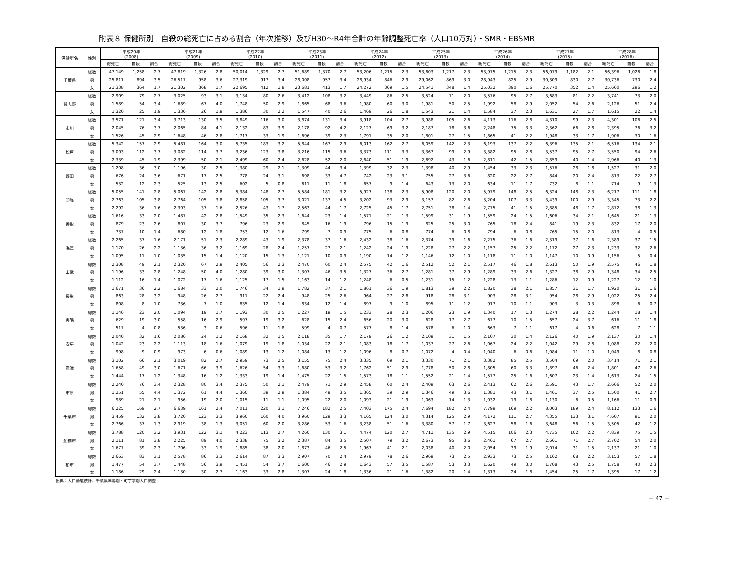附表８ 保健所別　自殺の総死亡に占める割合（年次推移）及びH30～R4年合計の年齢調整死亡率（人口10万対）・SMR・EBSMR
| 保健所名 | 性別 | 平成20年 (2008) | | | 平成21年 (2009) | | | 平成22年 (2010) | | | 平成23年 (2011) | | | 平成24年 (2012) | | | 平成25年 (2013) | | | 平成26年 (2014) | | | 平成27年 (2015) | | | 平成28年 (2016) | | |
| --- | --- | --- | --- | --- | --- | --- | --- | --- | --- | --- | --- | --- | --- | --- | --- | --- | --- | --- | --- | --- | --- | --- | --- | --- | --- | --- | --- | --- |
| | | 総死亡 | 自殺 | 割合 | 総死亡 | 自殺 | 割合 | 総死亡 | 自殺 | 割合 | 総死亡 | 自殺 | 割合 | 総死亡 | 自殺 | 割合 | 総死亡 | 自殺 | 割合 | 総死亡 | 自殺 | 割合 | 総死亡 | 自殺 | 割合 | 総死亡 | 自殺 | 割合 |
| 千葉県 | 総数 | 47,149 | 1,258 | 2.7 | 47,819 | 1,326 | 2.8 | 50,014 | 1,329 | 2.7 | 51,689 | 1,370 | 2.7 | 53,206 | 1,215 | 2.3 | 53,603 | 1,217 | 2.3 | 53,975 | 1,215 | 2.3 | 56,079 | 1,182 | 2.1 | 56,396 | 1,026 | 1.8 |
| | 男 | 25,811 | 894 | 3.5 | 26,517 | 958 | 3.6 | 27,319 | 917 | 3.4 | 28,008 | 957 | 3.4 | 28,934 | 846 | 2.9 | 29,062 | 869 | 3.0 | 28,943 | 825 | 2.9 | 30,309 | 830 | 2.7 | 30,736 | 730 | 2.4 |
| | 女 | 21,338 | 364 | 1.7 | 21,302 | 368 | 1.7 | 22,695 | 412 | 1.8 | 23,681 | 413 | 1.7 | 24,272 | 369 | 1.5 | 24,541 | 348 | 1.4 | 25,032 | 390 | 1.6 | 25,770 | 352 | 1.4 | 25,660 | 296 | 1.2 |
| 習志野 | 総数 | 2,909 | 79 | 2.7 | 3,025 | 93 | 3.1 | 3,134 | 80 | 2.6 | 3,412 | 108 | 3.2 | 3,449 | 86 | 2.5 | 3,524 | 71 | 2.0 | 3,576 | 95 | 2.7 | 3,683 | 81 | 2.2 | 3,741 | 73 | 2.0 |
| | 男 | 1,589 | 54 | 3.4 | 1,689 | 67 | 4.0 | 1,748 | 50 | 2.9 | 1,865 | 68 | 3.6 | 1,980 | 60 | 3.0 | 1,981 | 50 | 2.5 | 1,992 | 58 | 2.9 | 2,052 | 54 | 2.6 | 2,126 | 51 | 2.4 |
| | 女 | 1,320 | 25 | 1.9 | 1,336 | 26 | 1.9 | 1,386 | 30 | 2.2 | 1,547 | 40 | 2.6 | 1,469 | 26 | 1.8 | 1,543 | 21 | 1.4 | 1,584 | 37 | 2.3 | 1,631 | 27 | 1.7 | 1,615 | 22 | 1.4 |
| 市川 | 総数 | 3,571 | 121 | 3.4 | 3,713 | 130 | 3.5 | 3,849 | 116 | 3.0 | 3,874 | 131 | 3.4 | 3,918 | 104 | 2.7 | 3,988 | 105 | 2.6 | 4,113 | 116 | 2.8 | 4,310 | 99 | 2.3 | 4,301 | 106 | 2.5 |
| | 男 | 2,045 | 76 | 3.7 | 2,065 | 84 | 4.1 | 2,132 | 83 | 3.9 | 2,178 | 92 | 4.2 | 2,127 | 69 | 3.2 | 2,187 | 78 | 3.6 | 2,248 | 75 | 3.3 | 2,362 | 66 | 2.8 | 2,395 | 76 | 3.2 |
| | 女 | 1,526 | 45 | 2.9 | 1,648 | 46 | 2.8 | 1,717 | 33 | 1.9 | 1,696 | 39 | 2.3 | 1,791 | 35 | 2.0 | 1,801 | 27 | 1.5 | 1,865 | 41 | 2.2 | 1,948 | 33 | 1.7 | 1,906 | 30 | 1.6 |
| 松戸 | 総数 | 5,342 | 157 | 2.9 | 5,481 | 164 | 3.0 | 5,735 | 183 | 3.2 | 5,844 | 167 | 2.9 | 6,013 | 162 | 2.7 | 6,059 | 142 | 2.3 | 6,193 | 137 | 2.2 | 6,396 | 135 | 2.1 | 6,516 | 134 | 2.1 |
| | 男 | 3,003 | 112 | 3.7 | 3,082 | 114 | 3.7 | 3,236 | 123 | 3.8 | 3,216 | 115 | 3.6 | 3,373 | 111 | 3.3 | 3,367 | 99 | 2.9 | 3,382 | 95 | 2.8 | 3,537 | 95 | 2.7 | 3,550 | 94 | 2.6 |
| | 女 | 2,339 | 45 | 1.9 | 2,399 | 50 | 2.1 | 2,499 | 60 | 2.4 | 2,628 | 52 | 2.0 | 2,640 | 51 | 1.9 | 2,692 | 43 | 1.6 | 2,811 | 42 | 1.5 | 2,859 | 40 | 1.4 | 2,966 | 40 | 1.3 |
| 野田 | 総数 | 1,208 | 36 | 3.0 | 1,196 | 30 | 2.5 | 1,380 | 29 | 2.1 | 1,309 | 44 | 3.4 | 1,399 | 32 | 2.3 | 1,398 | 40 | 2.9 | 1,454 | 33 | 2.3 | 1,576 | 28 | 1.8 | 1,527 | 31 | 2.0 |
| | 男 | 676 | 24 | 3.6 | 671 | 17 | 2.5 | 778 | 24 | 3.1 | 698 | 33 | 4.7 | 742 | 23 | 3.1 | 755 | 27 | 3.6 | 820 | 22 | 2.7 | 844 | 20 | 2.4 | 813 | 22 | 2.7 |
| | 女 | 532 | 12 | 2.3 | 525 | 13 | 2.5 | 602 | 5 | 0.8 | 611 | 11 | 1.8 | 657 | 9 | 1.4 | 643 | 13 | 2.0 | 634 | 11 | 1.7 | 732 | 8 | 1.1 | 714 | 9 | 1.3 |
| 印旛 | 総数 | 5,055 | 141 | 2.8 | 5,067 | 142 | 2.8 | 5,384 | 148 | 2.7 | 5,584 | 181 | 3.2 | 5,927 | 138 | 2.3 | 5,908 | 120 | 2.0 | 5,979 | 148 | 2.5 | 6,324 | 148 | 2.3 | 6,217 | 111 | 1.8 |
| | 男 | 2,763 | 105 | 3.8 | 2,764 | 105 | 3.8 | 2,858 | 105 | 3.7 | 3,021 | 137 | 4.5 | 3,202 | 93 | 2.9 | 3,157 | 82 | 2.6 | 3,204 | 107 | 3.3 | 3,439 | 100 | 2.9 | 3,345 | 73 | 2.2 |
| | 女 | 2,292 | 36 | 1.6 | 2,303 | 37 | 1.6 | 2,526 | 43 | 1.7 | 2,563 | 44 | 1.7 | 2,725 | 45 | 1.7 | 2,751 | 38 | 1.4 | 2,775 | 41 | 1.5 | 2,885 | 48 | 1.7 | 2,872 | 38 | 1.3 |
| 香取 | 総数 | 1,616 | 33 | 2.0 | 1,487 | 42 | 2.8 | 1,549 | 35 | 2.3 | 1,644 | 23 | 1.4 | 1,571 | 21 | 1.3 | 1,599 | 31 | 1.9 | 1,559 | 24 | 1.5 | 1,606 | 34 | 2.1 | 1,645 | 21 | 1.3 |
| | 男 | 879 | 23 | 2.6 | 807 | 30 | 3.7 | 796 | 23 | 2.9 | 845 | 16 | 1.9 | 796 | 15 | 1.9 | 825 | 25 | 3.0 | 765 | 18 | 2.4 | 841 | 19 | 2.3 | 832 | 17 | 2.0 |
| | 女 | 737 | 10 | 1.4 | 680 | 12 | 1.8 | 753 | 12 | 1.6 | 799 | 7 | 0.9 | 775 | 6 | 0.8 | 774 | 6 | 0.8 | 794 | 6 | 0.8 | 765 | 15 | 2.0 | 813 | 4 | 0.5 |
| 海匝 | 総数 | 2,265 | 37 | 1.6 | 2,171 | 51 | 2.3 | 2,289 | 43 | 1.9 | 2,378 | 37 | 1.6 | 2,432 | 38 | 1.6 | 2,374 | 39 | 1.6 | 2,275 | 36 | 1.6 | 2,319 | 37 | 1.6 | 2,389 | 37 | 1.5 |
| | 男 | 1,170 | 26 | 2.2 | 1,136 | 36 | 3.2 | 1,169 | 28 | 2.4 | 1,257 | 27 | 2.1 | 1,242 | 24 | 1.9 | 1,228 | 27 | 2.2 | 1,157 | 25 | 2.2 | 1,172 | 27 | 2.3 | 1,233 | 32 | 2.6 |
| | 女 | 1,095 | 11 | 1.0 | 1,035 | 15 | 1.4 | 1,120 | 15 | 1.3 | 1,121 | 10 | 0.9 | 1,190 | 14 | 1.2 | 1,146 | 12 | 1.0 | 1,118 | 11 | 1.0 | 1,147 | 10 | 0.9 | 1,156 | 5 | 0.4 |
| 山武 | 総数 | 2,308 | 49 | 2.1 | 2,320 | 67 | 2.9 | 2,405 | 56 | 2.3 | 2,470 | 60 | 2.4 | 2,575 | 42 | 1.6 | 2,512 | 52 | 2.1 | 2,517 | 46 | 1.8 | 2,613 | 50 | 1.9 | 2,575 | 46 | 1.8 |
| | 男 | 1,196 | 33 | 2.8 | 1,248 | 50 | 4.0 | 1,280 | 39 | 3.0 | 1,307 | 46 | 3.5 | 1,327 | 36 | 2.7 | 1,281 | 37 | 2.9 | 1,289 | 33 | 2.6 | 1,327 | 38 | 2.9 | 1,348 | 34 | 2.5 |
| | 女 | 1,112 | 16 | 1.4 | 1,072 | 17 | 1.6 | 1,125 | 17 | 1.5 | 1,163 | 14 | 1.2 | 1,248 | 6 | 0.5 | 1,231 | 15 | 1.2 | 1,228 | 13 | 1.1 | 1,286 | 12 | 0.9 | 1,227 | 12 | 1.0 |
| 長生 | 総数 | 1,671 | 36 | 2.2 | 1,684 | 33 | 2.0 | 1,746 | 34 | 1.9 | 1,782 | 37 | 2.1 | 1,861 | 36 | 1.9 | 1,813 | 39 | 2.2 | 1,820 | 38 | 2.1 | 1,857 | 31 | 1.7 | 1,920 | 31 | 1.6 |
| | 男 | 863 | 28 | 3.2 | 948 | 26 | 2.7 | 911 | 22 | 2.4 | 948 | 25 | 2.6 | 964 | 27 | 2.8 | 918 | 28 | 3.1 | 903 | 28 | 3.1 | 954 | 28 | 2.9 | 1,022 | 25 | 2.4 |
| | 女 | 808 | 8 | 1.0 | 736 | 7 | 1.0 | 835 | 12 | 1.4 | 834 | 12 | 1.4 | 897 | 9 | 1.0 | 895 | 11 | 1.2 | 917 | 10 | 1.1 | 903 | 3 | 0.3 | 898 | 6 | 0.7 |
| 夷隅 | 総数 | 1,146 | 23 | 2.0 | 1,094 | 19 | 1.7 | 1,193 | 30 | 2.5 | 1,227 | 19 | 1.5 | 1,233 | 28 | 2.3 | 1,206 | 23 | 1.9 | 1,340 | 17 | 1.3 | 1,274 | 28 | 2.2 | 1,244 | 18 | 1.4 |
| | 男 | 629 | 19 | 3.0 | 558 | 16 | 2.9 | 597 | 19 | 3.2 | 628 | 15 | 2.4 | 656 | 20 | 3.0 | 628 | 17 | 2.7 | 677 | 10 | 1.5 | 657 | 24 | 3.7 | 616 | 11 | 1.8 |
| | 女 | 517 | 4 | 0.8 | 536 | 3 | 0.6 | 596 | 11 | 1.8 | 599 | 4 | 0.7 | 577 | 8 | 1.4 | 578 | 6 | 1.0 | 663 | 7 | 1.1 | 617 | 4 | 0.6 | 628 | 7 | 1.1 |
| 安房 | 総数 | 2,040 | 32 | 1.6 | 2,086 | 24 | 1.2 | 2,168 | 32 | 1.5 | 2,118 | 35 | 1.7 | 2,179 | 26 | 1.2 | 2,109 | 31 | 1.5 | 2,107 | 30 | 1.4 | 2,126 | 40 | 1.9 | 2,137 | 30 | 1.4 |
| | 男 | 1,042 | 23 | 2.2 | 1,113 | 18 | 1.6 | 1,079 | 19 | 1.8 | 1,034 | 22 | 2.1 | 1,083 | 18 | 1.7 | 1,037 | 27 | 2.6 | 1,067 | 24 | 2.2 | 1,042 | 29 | 2.8 | 1,088 | 22 | 2.0 |
| | 女 | 998 | 9 | 0.9 | 973 | 6 | 0.6 | 1,089 | 13 | 1.2 | 1,084 | 13 | 1.2 | 1,096 | 8 | 0.7 | 1,072 | 4 | 0.4 | 1,040 | 6 | 0.6 | 1,084 | 11 | 1.0 | 1,049 | 8 | 0.8 |
| 君津 | 総数 | 3,102 | 66 | 2.1 | 3,019 | 82 | 2.7 | 2,959 | 73 | 2.5 | 3,155 | 75 | 2.4 | 3,335 | 69 | 2.1 | 3,330 | 71 | 2.1 | 3,382 | 85 | 2.5 | 3,504 | 69 | 2.0 | 3,414 | 71 | 2.1 |
| | 男 | 1,658 | 49 | 3.0 | 1,671 | 66 | 3.9 | 1,626 | 54 | 3.3 | 1,680 | 53 | 3.2 | 1,762 | 51 | 2.9 | 1,778 | 50 | 2.8 | 1,805 | 60 | 3.3 | 1,897 | 46 | 2.4 | 1,801 | 47 | 2.6 |
| | 女 | 1,444 | 17 | 1.2 | 1,348 | 16 | 1.2 | 1,333 | 19 | 1.4 | 1,475 | 22 | 1.5 | 1,573 | 18 | 1.1 | 1,552 | 21 | 1.4 | 1,577 | 25 | 1.6 | 1,607 | 23 | 1.4 | 1,613 | 24 | 1.5 |
| 市原 | 総数 | 2,240 | 76 | 3.4 | 2,328 | 80 | 3.4 | 2,375 | 50 | 2.1 | 2,479 | 71 | 2.9 | 2,458 | 60 | 2.4 | 2,409 | 63 | 2.6 | 2,413 | 62 | 2.6 | 2,591 | 43 | 1.7 | 2,666 | 52 | 2.0 |
| | 男 | 1,251 | 55 | 4.4 | 1,372 | 61 | 4.4 | 1,360 | 39 | 2.9 | 1,384 | 49 | 3.5 | 1,365 | 39 | 2.9 | 1,346 | 49 | 3.6 | 1,381 | 43 | 3.1 | 1,461 | 37 | 2.5 | 1,500 | 41 | 2.7 |
| | 女 | 989 | 21 | 2.1 | 956 | 19 | 2.0 | 1,015 | 11 | 1.1 | 1,095 | 22 | 2.0 | 1,093 | 21 | 1.9 | 1,063 | 14 | 1.3 | 1,032 | 19 | 1.8 | 1,130 | 6 | 0.5 | 1,166 | 11 | 0.9 |
| 千葉市 | 総数 | 6,225 | 169 | 2.7 | 6,639 | 161 | 2.4 | 7,011 | 220 | 3.1 | 7,246 | 182 | 2.5 | 7,403 | 175 | 2.4 | 7,694 | 182 | 2.4 | 7,799 | 169 | 2.2 | 8,003 | 189 | 2.4 | 8,112 | 133 | 1.6 |
| | 男 | 3,459 | 132 | 3.8 | 3,720 | 123 | 3.3 | 3,960 | 160 | 4.0 | 3,960 | 129 | 3.3 | 4,165 | 124 | 3.0 | 4,314 | 125 | 2.9 | 4,172 | 111 | 2.7 | 4,355 | 133 | 3.1 | 4,607 | 91 | 2.0 |
| | 女 | 2,766 | 37 | 1.3 | 2,919 | 38 | 1.3 | 3,051 | 60 | 2.0 | 3,286 | 53 | 1.6 | 3,238 | 51 | 1.6 | 3,380 | 57 | 1.7 | 3,627 | 58 | 1.6 | 3,648 | 56 | 1.5 | 3,505 | 42 | 1.2 |
| 船橋市 | 総数 | 3,788 | 120 | 3.2 | 3,931 | 122 | 3.1 | 4,223 | 113 | 2.7 | 4,260 | 130 | 3.1 | 4,474 | 120 | 2.7 | 4,711 | 135 | 2.9 | 4,515 | 106 | 2.3 | 4,735 | 102 | 2.2 | 4,839 | 75 | 1.5 |
| | 男 | 2,111 | 81 | 3.8 | 2,225 | 89 | 4.0 | 2,338 | 75 | 3.2 | 2,387 | 84 | 3.5 | 2,507 | 79 | 3.2 | 2,673 | 95 | 3.6 | 2,461 | 67 | 2.7 | 2,661 | 71 | 2.7 | 2,702 | 54 | 2.0 |
| | 女 | 1,677 | 39 | 2.3 | 1,706 | 33 | 1.9 | 1,885 | 38 | 2.0 | 1,873 | 46 | 2.5 | 1,967 | 41 | 2.1 | 2,038 | 40 | 2.0 | 2,054 | 39 | 1.9 | 2,074 | 31 | 1.5 | 2,137 | 21 | 1.0 |
| 柏市 | 総数 | 2,663 | 83 | 3.1 | 2,578 | 86 | 3.3 | 2,614 | 87 | 3.3 | 2,907 | 70 | 2.4 | 2,979 | 78 | 2.6 | 2,969 | 73 | 2.5 | 2,933 | 73 | 2.5 | 3,162 | 68 | 2.2 | 3,153 | 57 | 1.8 |
| | 男 | 1,477 | 54 | 3.7 | 1,448 | 56 | 3.9 | 1,451 | 54 | 3.7 | 1,600 | 46 | 2.9 | 1,643 | 57 | 3.5 | 1,587 | 53 | 3.3 | 1,620 | 49 | 3.0 | 1,708 | 43 | 2.5 | 1,758 | 40 | 2.3 |
| | 女 | 1,186 | 29 | 2.4 | 1,130 | 30 | 2.7 | 1,163 | 33 | 2.8 | 1,307 | 24 | 1.8 | 1,336 | 21 | 1.6 | 1,382 | 20 | 1.4 | 1,313 | 24 | 1.8 | 1,454 | 25 | 1.7 | 1,395 | 17 | 1.2 |
出典：人口動態統計、千葉県年齢別・町丁字別人口調査
－ 47 －